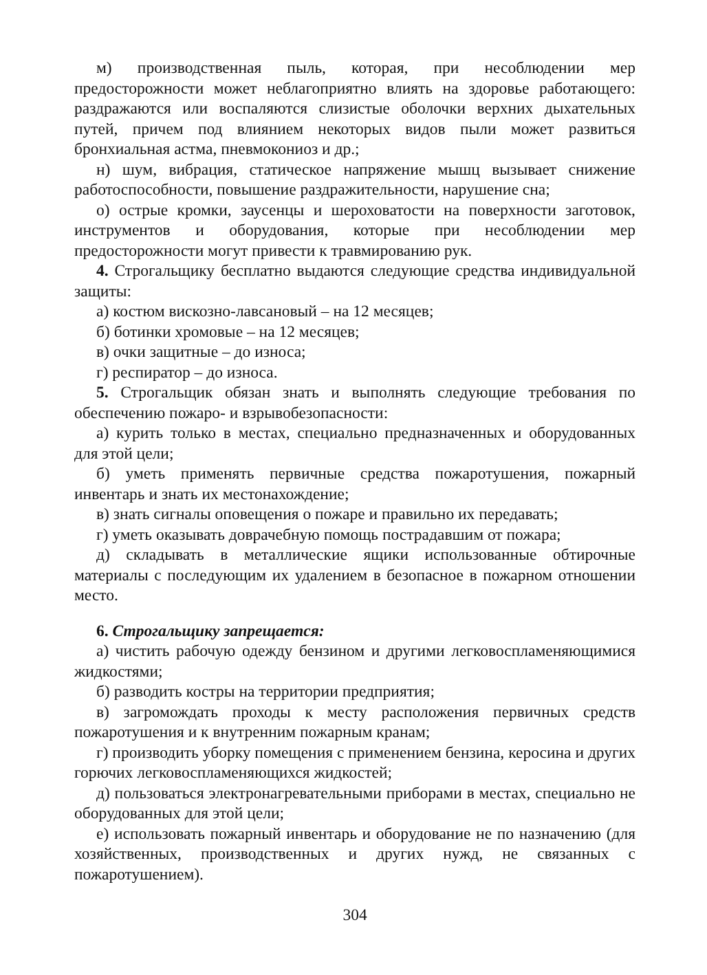м) производственная пыль, которая, при несоблюдении мер предосторожности может неблагоприятно влиять на здоровье работающего: раздражаются или воспаляются слизистые оболочки верхних дыхательных путей, причем под влиянием некоторых видов пыли может развиться бронхиальная астма, пневмокониоз и др.;
н) шум, вибрация, статическое напряжение мышц вызывает снижение работоспособности, повышение раздражительности, нарушение сна;
о) острые кромки, заусенцы и шероховатости на поверхности заготовок, инструментов и оборудования, которые при несоблюдении мер предосторожности могут привести к травмированию рук.
4. Строгальщику бесплатно выдаются следующие средства индивидуальной защиты:
а) костюм вискозно-лавсановый – на 12 месяцев;
б) ботинки хромовые – на 12 месяцев;
в) очки защитные – до износа;
г) респиратор – до износа.
5. Строгальщик обязан знать и выполнять следующие требования по обеспечению пожаро- и взрывобезопасности:
а) курить только в местах, специально предназначенных и оборудованных для этой цели;
б) уметь применять первичные средства пожаротушения, пожарный инвентарь и знать их местонахождение;
в) знать сигналы оповещения о пожаре и правильно их передавать;
г) уметь оказывать доврачебную помощь пострадавшим от пожара;
д) складывать в металлические ящики использованные обтирочные материалы с последующим их удалением в безопасное в пожарном отношении место.
6. Строгальщику запрещается:
а) чистить рабочую одежду бензином и другими легковоспламеняющимися жидкостями;
б) разводить костры на территории предприятия;
в) загромождать проходы к месту расположения первичных средств пожаротушения и к внутренним пожарным кранам;
г) производить уборку помещения с применением бензина, керосина и других горючих легковоспламеняющихся жидкостей;
д) пользоваться электронагревательными приборами в местах, специально не оборудованных для этой цели;
е) использовать пожарный инвентарь и оборудование не по назначению (для хозяйственных, производственных и других нужд, не связанных с пожаротушением).
304